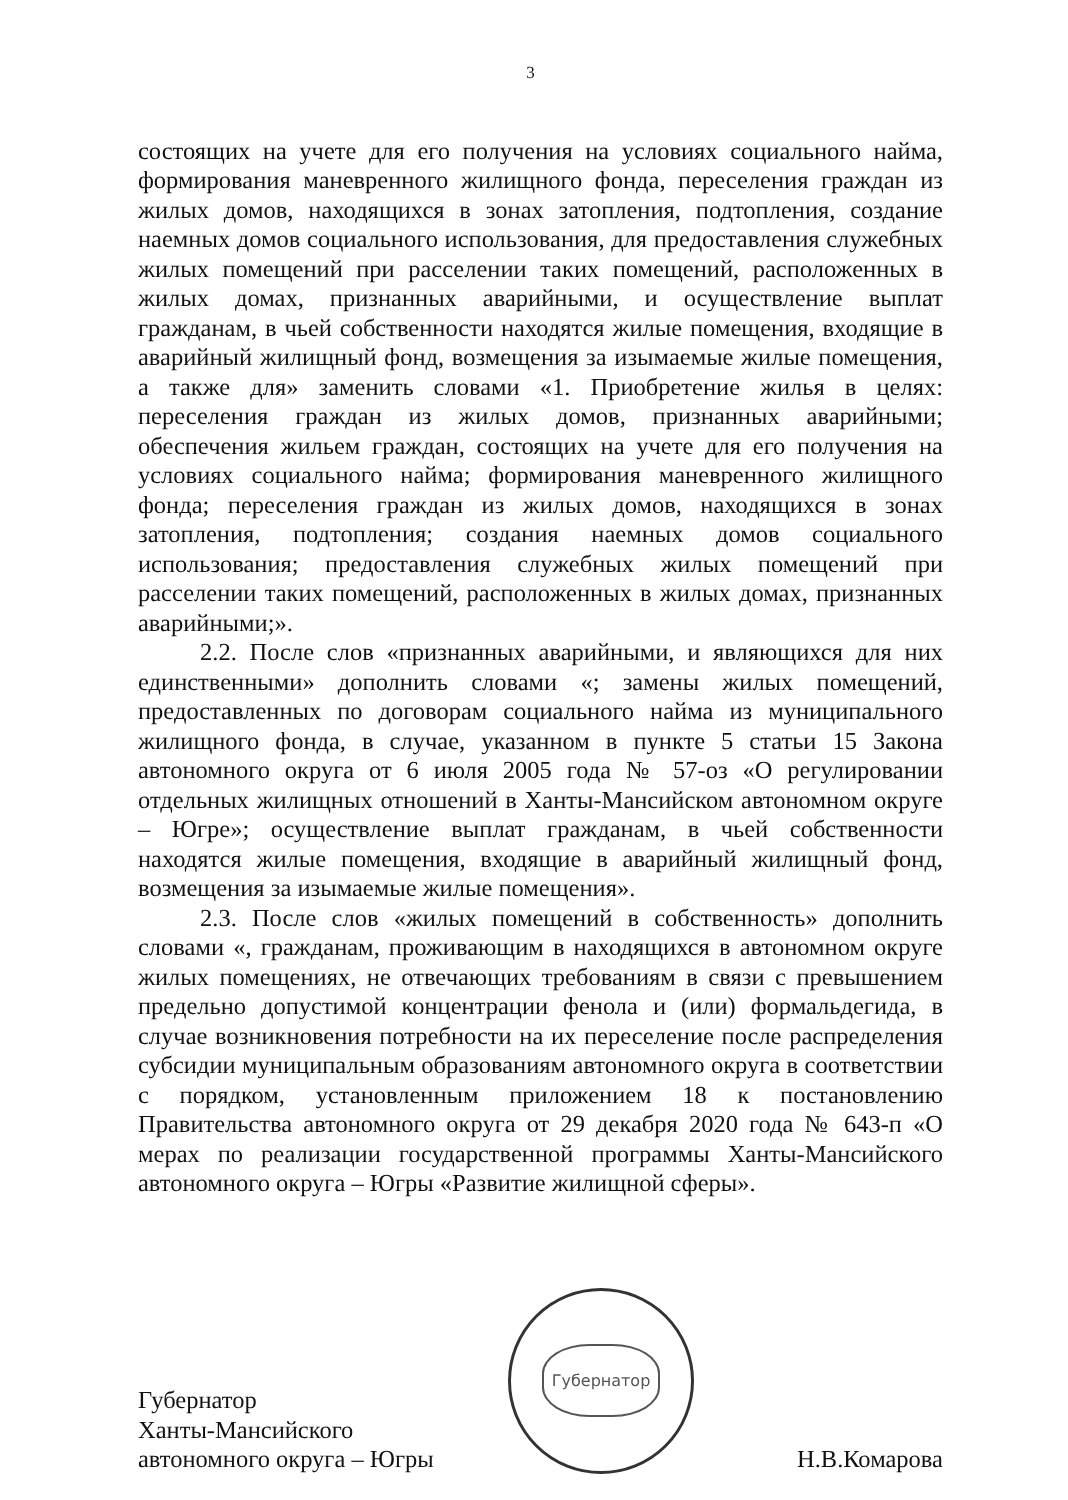3
состоящих на учете для его получения на условиях социального найма, формирования маневренного жилищного фонда, переселения граждан из жилых домов, находящихся в зонах затопления, подтопления, создание наемных домов социального использования, для предоставления служебных жилых помещений при расселении таких помещений, расположенных в жилых домах, признанных аварийными, и осуществление выплат гражданам, в чьей собственности находятся жилые помещения, входящие в аварийный жилищный фонд, возмещения за изымаемые жилые помещения, а также для» заменить словами «1. Приобретение жилья в целях: переселения граждан из жилых домов, признанных аварийными; обеспечения жильем граждан, состоящих на учете для его получения на условиях социального найма; формирования маневренного жилищного фонда; переселения граждан из жилых домов, находящихся в зонах затопления, подтопления; создания наемных домов социального использования; предоставления служебных жилых помещений при расселении таких помещений, расположенных в жилых домах, признанных аварийными;».
2.2. После слов «признанных аварийными, и являющихся для них единственными» дополнить словами «; замены жилых помещений, предоставленных по договорам социального найма из муниципального жилищного фонда, в случае, указанном в пункте 5 статьи 15 Закона автономного округа от 6 июля 2005 года № 57-оз «О регулировании отдельных жилищных отношений в Ханты-Мансийском автономном округе – Югре»; осуществление выплат гражданам, в чьей собственности находятся жилые помещения, входящие в аварийный жилищный фонд, возмещения за изымаемые жилые помещения».
2.3. После слов «жилых помещений в собственность» дополнить словами «, гражданам, проживающим в находящихся в автономном округе жилых помещениях, не отвечающих требованиям в связи с превышением предельно допустимой концентрации фенола и (или) формальдегида, в случае возникновения потребности на их переселение после распределения субсидии муниципальным образованиям автономного округа в соответствии с порядком, установленным приложением 18 к постановлению Правительства автономного округа от 29 декабря 2020 года № 643-п «О мерах по реализации государственной программы Ханты-Мансийского автономного округа – Югры «Развитие жилищной сферы».
Губернатор
Ханты-Мансийского
автономного округа – Югры
Губернатор
Н.В.Комарова